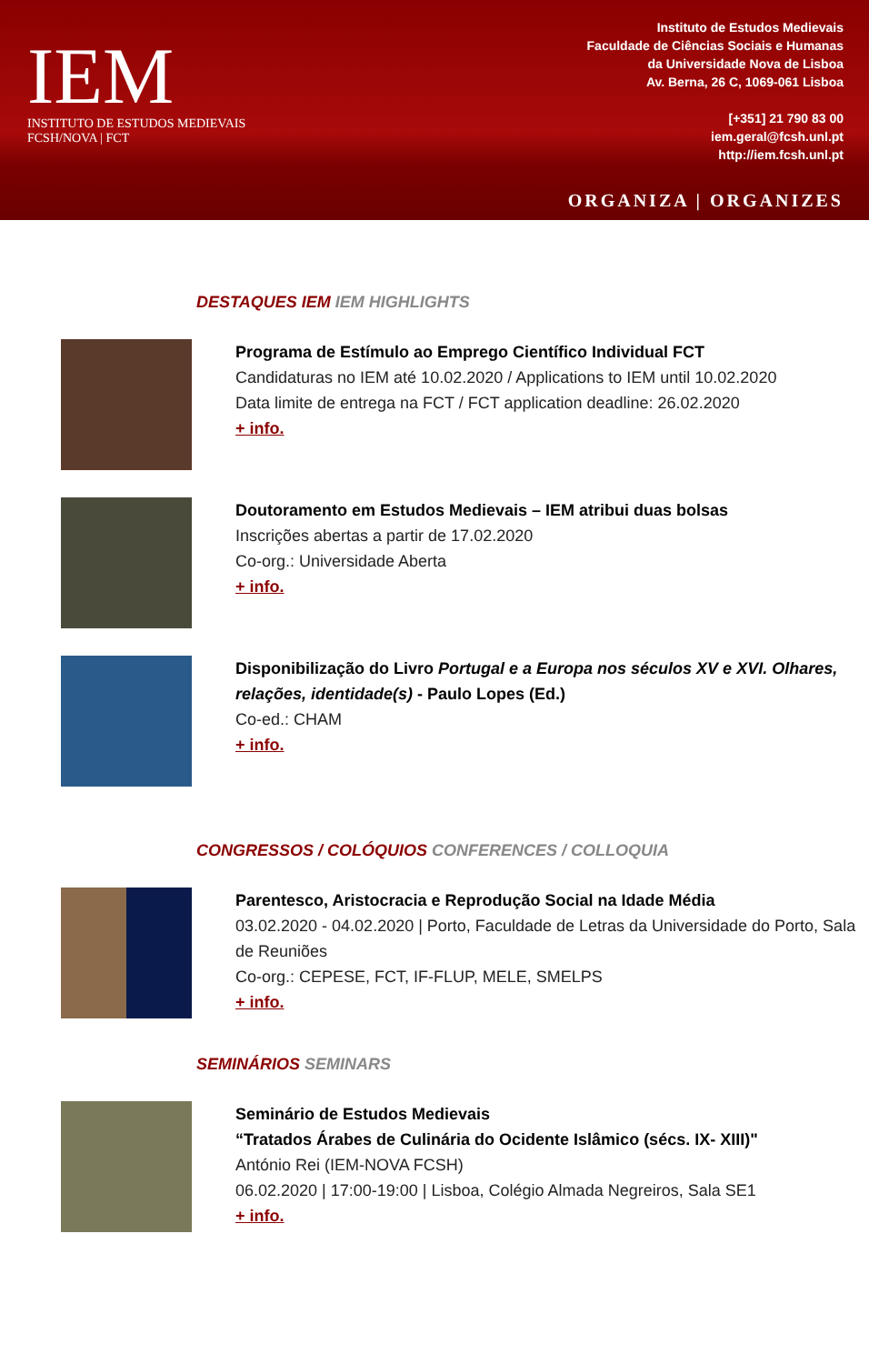IEM
INSTITUTO DE ESTUDOS MEDIEVAIS
FCSH/NOVA | FCT
Instituto de Estudos Medievais
Faculdade de Ciências Sociais e Humanas
da Universidade Nova de Lisboa
Av. Berna, 26 C, 1069-061 Lisboa
[+351] 21 790 83 00
iem.geral@fcsh.unl.pt
http://iem.fcsh.unl.pt
ORGANIZA | ORGANIZES
DESTAQUES IEM IEM HIGHLIGHTS
Programa de Estímulo ao Emprego Científico Individual FCT
Candidaturas no IEM até 10.02.2020 / Applications to IEM until 10.02.2020
Data limite de entrega na FCT / FCT application deadline: 26.02.2020
+ info.
Doutoramento em Estudos Medievais – IEM atribui duas bolsas
Inscrições abertas a partir de 17.02.2020
Co-org.: Universidade Aberta
+ info.
Disponibilização do Livro Portugal e a Europa nos séculos XV e XVI. Olhares, relações, identidade(s) - Paulo Lopes (Ed.)
Co-ed.: CHAM
+ info.
CONGRESSOS / COLÓQUIOS CONFERENCES / COLLOQUIA
Parentesco, Aristocracia e Reprodução Social na Idade Média
03.02.2020 - 04.02.2020 | Porto, Faculdade de Letras da Universidade do Porto, Sala de Reuniões
Co-org.: CEPESE, FCT, IF-FLUP, MELE, SMELPS
+ info.
SEMINÁRIOS SEMINARS
Seminário de Estudos Medievais
“Tratados Árabes de Culinária do Ocidente Islâmico (sécs. IX- XIII)"
António Rei (IEM-NOVA FCSH)
06.02.2020 | 17:00-19:00 | Lisboa, Colégio Almada Negreiros, Sala SE1
+ info.